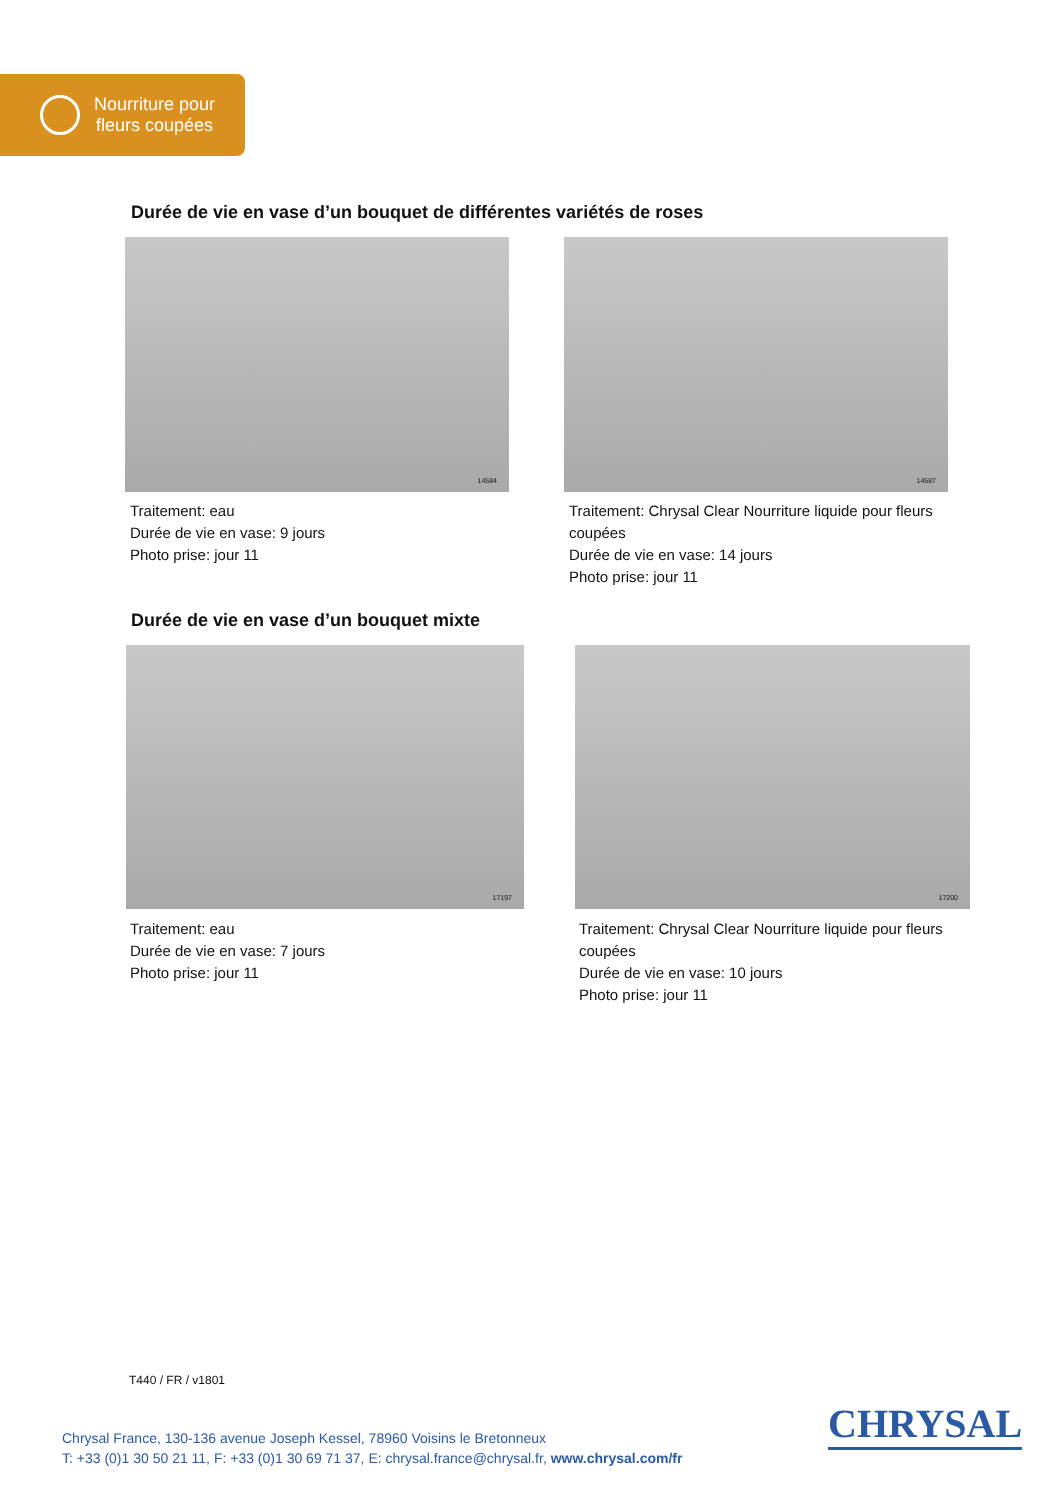Nourriture pour
fleurs coupées
Durée de vie en vase d’un bouquet de différentes variétés de roses
14584 14587
Traitement: eau
Durée de vie en vase: 9 jours
Photo prise: jour 11
Traitement: Chrysal Clear Nourriture liquide pour fleurs coupées
Durée de vie en vase: 14 jours
Photo prise: jour 11
Durée de vie en vase d’un bouquet mixte
17197 17200
Traitement: eau
Durée de vie en vase: 7 jours
Photo prise: jour 11
Traitement: Chrysal Clear Nourriture liquide pour fleurs coupées
Durée de vie en vase: 10 jours
Photo prise: jour 11
T440 / FR / v1801
Chrysal France, 130-136 avenue Joseph Kessel, 78960 Voisins le Bretonneux
T: +33 (0)1 30 50 21 11, F: +33 (0)1 30 69 71 37, E: chrysal.france@chrysal.fr, www.chrysal.com/fr
CHRYSAL